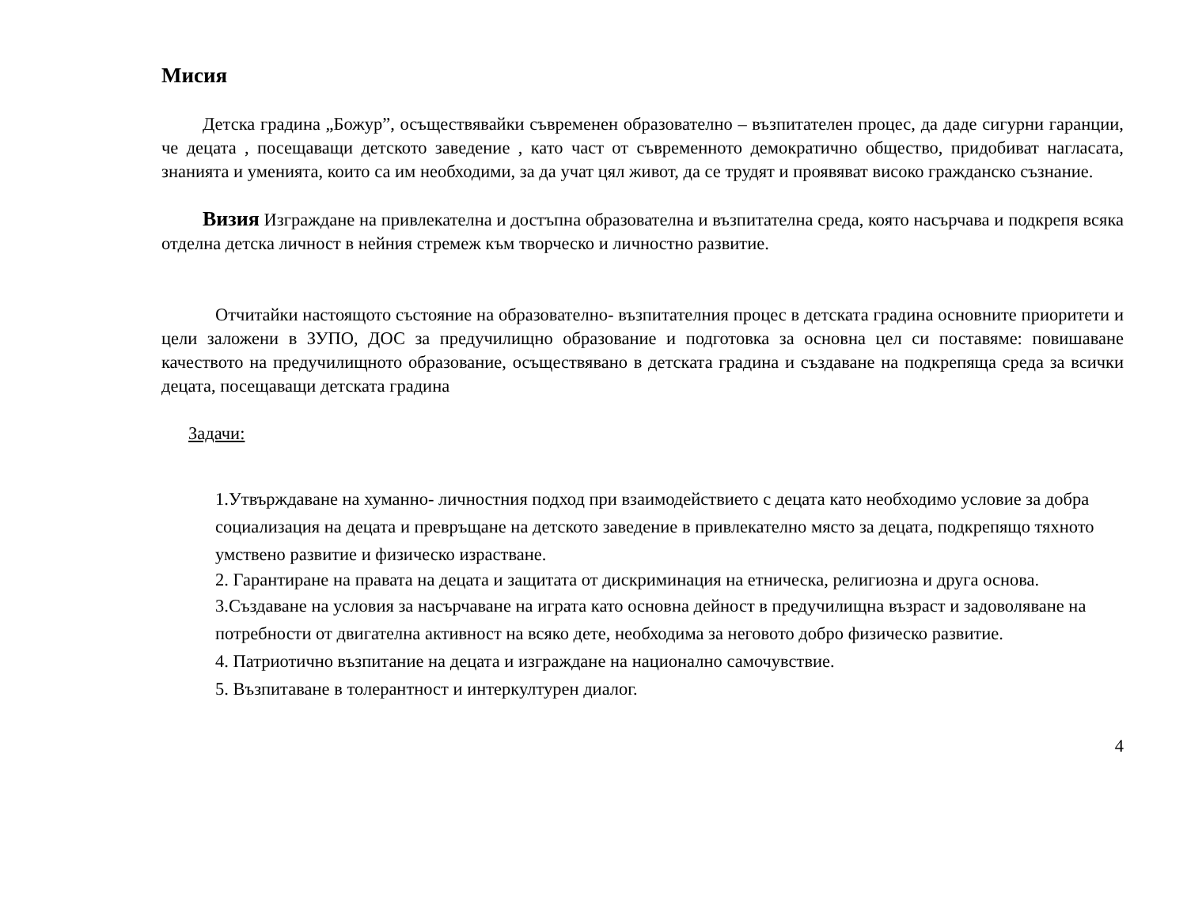Мисия
Детска градина „Божур”, осъществявайки съвременен образователно – възпитателен процес, да даде сигурни гаранции, че децата , посещаващи детското заведение , като част от съвременното демократично общество, придобиват нагласата, знанията и уменията, които са им необходими, за да учат цял живот, да се трудят и проявяват високо гражданско съзнание.
Визия Изграждане на привлекателна и достъпна образователна и възпитателна среда, която насърчава и подкрепя всяка отделна детска личност в нейния стремеж към творческо и личностно развитие.
Отчитайки настоящото състояние на образователно- възпитателния процес в детската градина основните приоритети и цели заложени в ЗУПО, ДОС за предучилищно образование и подготовка за основна цел си поставяме: повишаване качеството на предучилищното образование, осъществявано в детската градина и създаване на подкрепяща среда за всички децата, посещаващи детската градина
Задачи:
1.Утвърждаване на хуманно- личностния подход при взаимодействието с децата като необходимо условие за добра социализация на децата и превръщане на детското заведение в привлекателно място за децата, подкрепящо тяхното умствено развитие и физическо израстване.
2. Гарантиране на правата на децата и защитата от дискриминация на етническа, религиозна и друга основа.
3.Създаване на условия за насърчаване на играта като основна дейност в предучилищна възраст и задоволяване на потребности от двигателна активност на всяко дете, необходима за неговото добро физическо развитие.
4. Патриотично възпитание на децата и изграждане на национално самочувствие.
5. Възпитаване в толерантност и интеркултурен диалог.
4